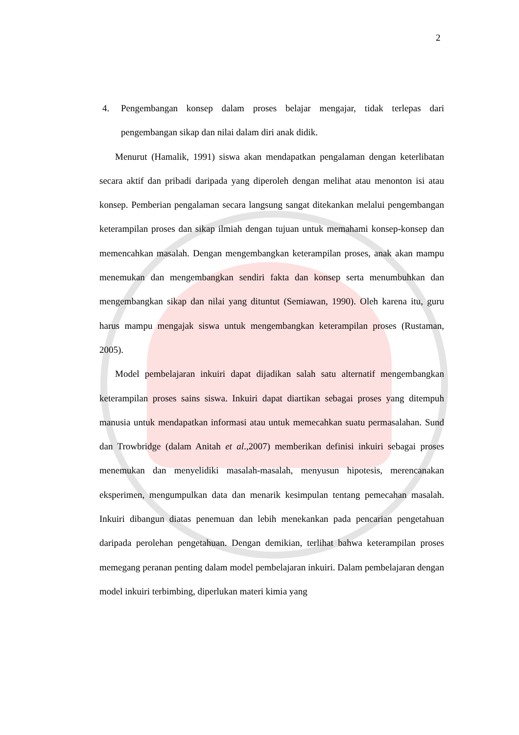2
4. Pengembangan konsep dalam proses belajar mengajar, tidak terlepas dari pengembangan sikap dan nilai dalam diri anak didik.
Menurut (Hamalik, 1991) siswa akan mendapatkan pengalaman dengan keterlibatan secara aktif dan pribadi daripada yang diperoleh dengan melihat atau menonton isi atau konsep. Pemberian pengalaman secara langsung sangat ditekankan melalui pengembangan keterampilan proses dan sikap ilmiah dengan tujuan untuk memahami konsep-konsep dan memencahkan masalah. Dengan mengembangkan keterampilan proses, anak akan mampu menemukan dan mengembangkan sendiri fakta dan konsep serta menumbuhkan dan mengembangkan sikap dan nilai yang dituntut (Semiawan, 1990). Oleh karena itu, guru harus mampu mengajak siswa untuk mengembangkan keterampilan proses (Rustaman, 2005).
Model pembelajaran inkuiri dapat dijadikan salah satu alternatif mengembangkan keterampilan proses sains siswa. Inkuiri dapat diartikan sebagai proses yang ditempuh manusia untuk mendapatkan informasi atau untuk memecahkan suatu permasalahan. Sund dan Trowbridge (dalam Anitah et al.,2007) memberikan definisi inkuiri sebagai proses menemukan dan menyelidiki masalah-masalah, menyusun hipotesis, merencanakan eksperimen, mengumpulkan data dan menarik kesimpulan tentang pemecahan masalah. Inkuiri dibangun diatas penemuan dan lebih menekankan pada pencarian pengetahuan daripada perolehan pengetahuan. Dengan demikian, terlihat bahwa keterampilan proses memegang peranan penting dalam model pembelajaran inkuiri. Dalam pembelajaran dengan model inkuiri terbimbing, diperlukan materi kimia yang